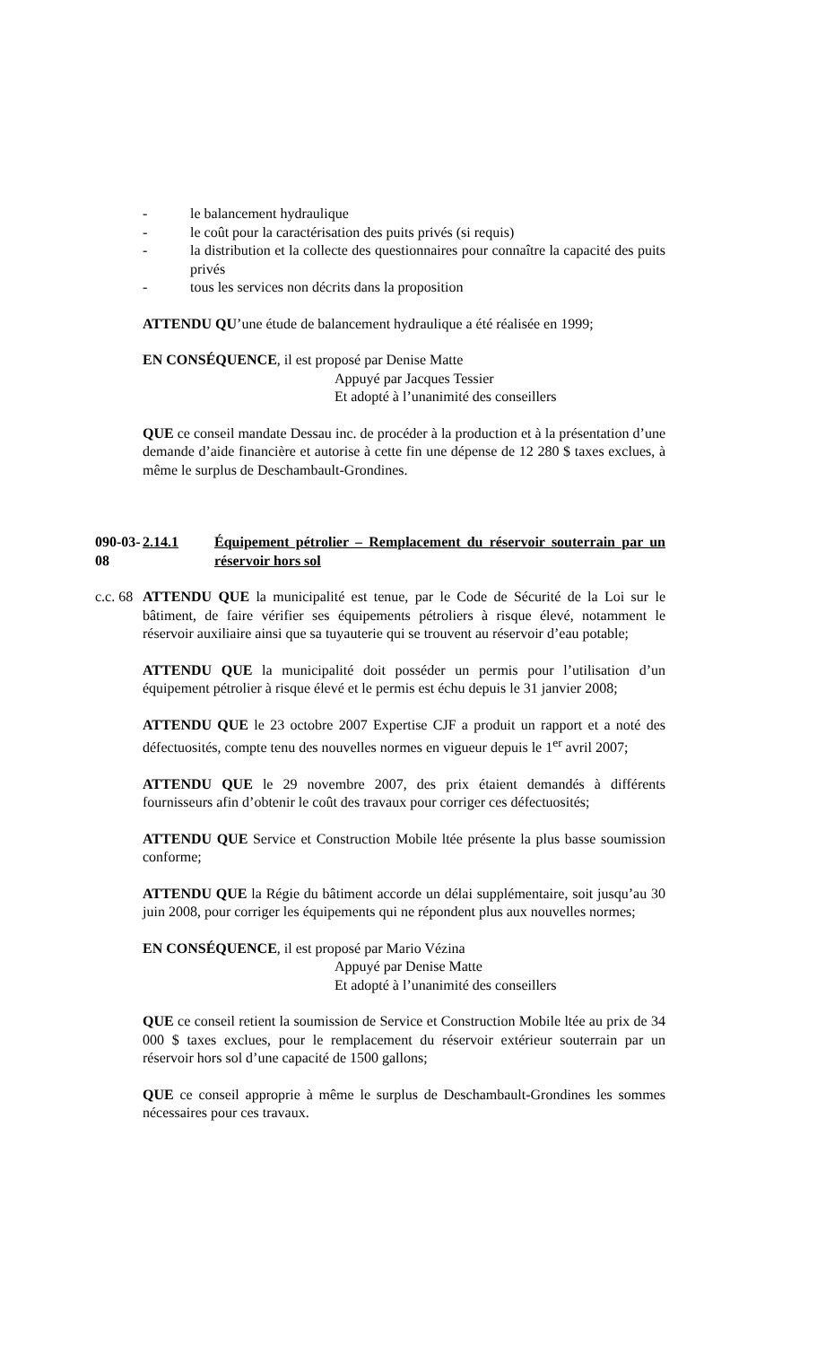- le balancement hydraulique
- le coût pour la caractérisation des puits privés (si requis)
- la distribution et la collecte des questionnaires pour connaître la capacité des puits privés
- tous les services non décrits dans la proposition
ATTENDU QU’une étude de balancement hydraulique a été réalisée en 1999;
EN CONSÉQUENCE, il est proposé par Denise Matte
Appuyé par Jacques Tessier
Et adopté à l’unanimité des conseillers
QUE ce conseil mandate Dessau inc. de procéder à la production et à la présentation d’une demande d’aide financière et autorise à cette fin une dépense de 12 280 $ taxes exclues, à même le surplus de Deschambault-Grondines.
090-03-08 2.14.1 Équipement pétrolier – Remplacement du réservoir souterrain par un réservoir hors sol
c.c. 68 ATTENDU QUE la municipalité est tenue, par le Code de Sécurité de la Loi sur le bâtiment, de faire vérifier ses équipements pétroliers à risque élevé, notamment le réservoir auxiliaire ainsi que sa tuyauterie qui se trouvent au réservoir d’eau potable;
ATTENDU QUE la municipalité doit posséder un permis pour l’utilisation d’un équipement pétrolier à risque élevé et le permis est échu depuis le 31 janvier 2008;
ATTENDU QUE le 23 octobre 2007 Expertise CJF a produit un rapport et a noté des défectuosités, compte tenu des nouvelles normes en vigueur depuis le 1<sup>er</sup> avril 2007;
ATTENDU QUE le 29 novembre 2007, des prix étaient demandés à différents fournisseurs afin d’obtenir le coût des travaux pour corriger ces défectuosités;
ATTENDU QUE Service et Construction Mobile ltée présente la plus basse soumission conforme;
ATTENDU QUE la Régie du bâtiment accorde un délai supplémentaire, soit jusqu’au 30 juin 2008, pour corriger les équipements qui ne répondent plus aux nouvelles normes;
EN CONSÉQUENCE, il est proposé par Mario Vézina
Appuyé par Denise Matte
Et adopté à l’unanimité des conseillers
QUE ce conseil retient la soumission de Service et Construction Mobile ltée au prix de 34 000 $ taxes exclues, pour le remplacement du réservoir extérieur souterrain par un réservoir hors sol d’une capacité de 1500 gallons;
QUE ce conseil approprie à même le surplus de Deschambault-Grondines les sommes nécessaires pour ces travaux.